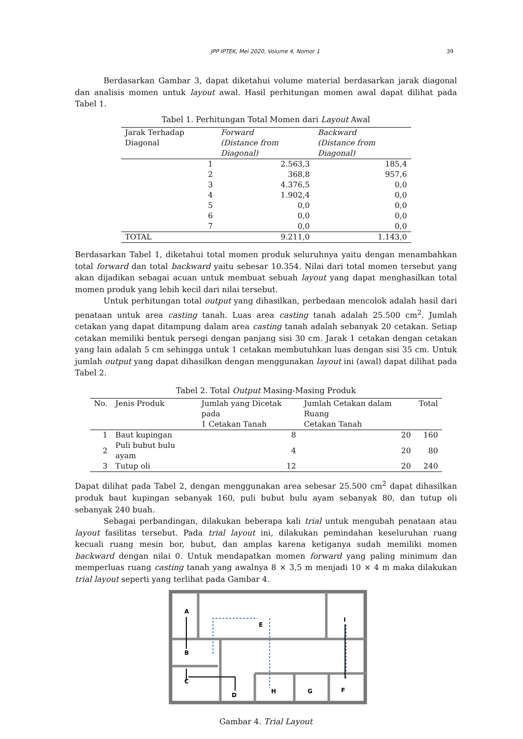JPP IPTEK, Mei 2020, Volume 4, Nomor 1 39
Berdasarkan Gambar 3, dapat diketahui volume material berdasarkan jarak diagonal dan analisis momen untuk layout awal. Hasil perhitungan momen awal dapat dilihat pada Tabel 1.
Tabel 1. Perhitungan Total Momen dari Layout Awal
| Jarak Terhadap Diagonal | Forward (Distance from Diagonal) | Backward (Distance from Diagonal) |
| --- | --- | --- |
| 1 | 2.563,3 | 185,4 |
| 2 | 368,8 | 957,6 |
| 3 | 4.376,5 | 0,0 |
| 4 | 1.902,4 | 0,0 |
| 5 | 0,0 | 0,0 |
| 6 | 0,0 | 0,0 |
| 7 | 0,0 | 0,0 |
| TOTAL | 9.211,0 | 1.143,0 |
Berdasarkan Tabel 1, diketahui total momen produk seluruhnya yaitu dengan menambahkan total forward dan total backward yaitu sebesar 10.354. Nilai dari total momen tersebut yang akan dijadikan sebagai acuan untuk membuat sebuah layout yang dapat menghasilkan total momen produk yang lebih kecil dari nilai tersebut.
Untuk perhitungan total output yang dihasilkan, perbedaan mencolok adalah hasil dari penataan untuk area casting tanah. Luas area casting tanah adalah 25.500 cm<sup>2</sup>. Jumlah cetakan yang dapat ditampung dalam area casting tanah adalah sebanyak 20 cetakan. Setiap cetakan memiliki bentuk persegi dengan panjang sisi 30 cm. Jarak 1 cetakan dengan cetakan yang lain adalah 5 cm sehingga untuk 1 cetakan membutuhkan luas dengan sisi 35 cm. Untuk jumlah output yang dapat dihasilkan dengan menggunakan layout ini (awal) dapat dilihat pada Tabel 2.
Tabel 2. Total Output Masing-Masing Produk
| No. | Jenis Produk | Jumlah yang Dicetak pada 1 Cetakan Tanah | Jumlah Cetakan dalam Ruang Cetakan Tanah | Total |
| --- | --- | --- | --- | --- |
| 1 | Baut kupingan | 8 | 20 | 160 |
| 2 | Puli bubut bulu ayam | 4 | 20 | 80 |
| 3 | Tutup oli | 12 | 20 | 240 |
Dapat dilihat pada Tabel 2, dengan menggunakan area sebesar 25.500 cm<sup>2</sup> dapat dihasilkan produk baut kupingan sebanyak 160, puli bubut bulu ayam sebanyak 80, dan tutup oli sebanyak 240 buah.
Sebagai perbandingan, dilakukan beberapa kali trial untuk mengubah penataan atau layout fasilitas tersebut. Pada trial layout ini, dilakukan pemindahan keseluruhan ruang kecuali ruang mesin bor, bubut, dan amplas karena ketiganya sudah memiliki momen backward dengan nilai 0. Untuk mendapatkan momen forward yang paling minimum dan memperluas ruang casting tanah yang awalnya 8 × 3,5 m menjadi 10 × 4 m maka dilakukan trial layout seperti yang terlihat pada Gambar 4.
A
B
C
D
E
F
G
H
I
Gambar 4. Trial Layout